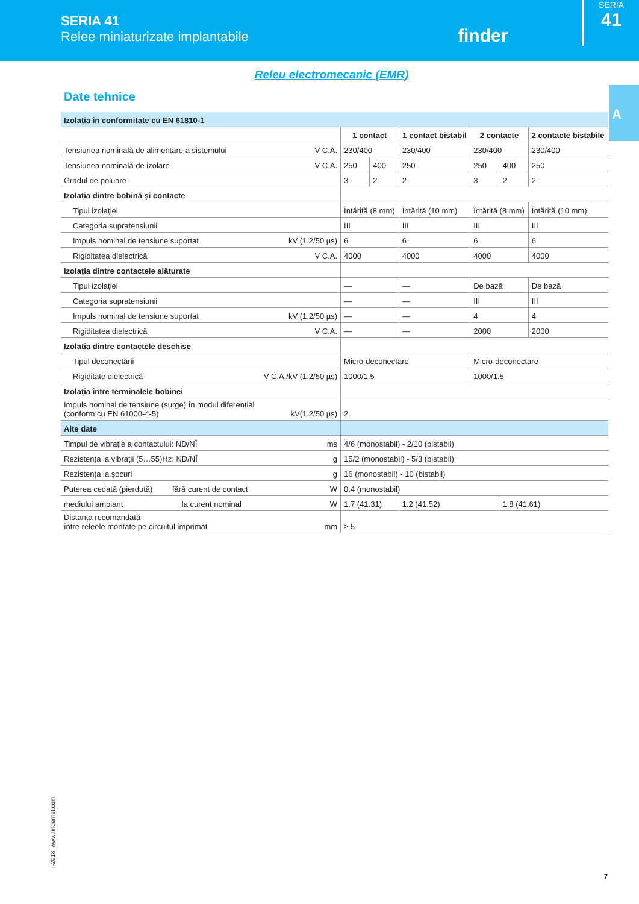SERIA 41
Relee miniaturizate implantabile
finder
SERIA
41
A
Releu electromecanic (EMR)
Date tehnice
| Izolația în conformitate cu EN 61810-1 | | | | | | | |
| | | 1 contact | | 1 contact bistabil | 2 contacte | | 2 contacte bistabile |
| Tensiunea nominală de alimentare a sistemului | V C.A. | 230/400 | | 230/400 | 230/400 | | 230/400 |
| Tensiunea nominală de izolare | V C.A. | 250 | 400 | 250 | 250 | 400 | 250 |
| Gradul de poluare | | 3 | 2 | 2 | 3 | 2 | 2 |
| Izolația dintre bobină și contacte | | | | | | | |
| Tipul izolației | | Întărită (8 mm) | | Întărită (10 mm) | Întărită (8 mm) | | Întărită (10 mm) |
| Categoria supratensiunii | | III | | III | III | | III |
| Impuls nominal de tensiune suportat | kV (1.2/50 µs) | 6 | | 6 | 6 | | 6 |
| Rigiditatea dielectrică | V C.A. | 4000 | | 4000 | 4000 | | 4000 |
| Izolația dintre contactele alăturate | | | | | | | |
| Tipul izolației | | — | | — | De bază | | De bază |
| Categoria supratensiunii | | — | | — | III | | III |
| Impuls nominal de tensiune suportat | kV (1.2/50 µs) | — | | — | 4 | | 4 |
| Rigiditatea dielectrică | V C.A. | — | | — | 2000 | | 2000 |
| Izolația dintre contactele deschise | | | | | | | |
| Tipul deconectării | | Micro-deconectare | | | Micro-deconectare | | |
| Rigiditate dielectrică | V C.A./kV (1.2/50 µs) | 1000/1.5 | | | 1000/1.5 | | |
| Izolația între terminalele bobinei | | | | | | | |
| Impuls nominal de tensiune (surge) în modul diferențial (conform cu EN 61000-4-5) | kV(1.2/50 µs) | 2 | | | | | |
| Alte date | | | | | | | |
| Timpul de vibrație a contactului: ND/NÎ | ms | 4/6 (monostabil) - 2/10 (bistabil) | | | | | |
| Rezistența la vibrații (5…55)Hz: ND/NÎ | g | 15/2 (monostabil) - 5/3 (bistabil) | | | | | |
| Rezistența la șocuri | g | 16 (monostabil) - 10 (bistabil) | | | | | |
| Puterea cedată (pierdută) fără curent de contact | W | 0.4 (monostabil) | | | | | |
| mediului ambiant la curent nominal | W | 1.7 (41.31) | | 1.2 (41.52) | | 1.8 (41.61) | |
| Distanța recomandată între releele montate pe circuitul imprimat | mm | ≥ 5 | | | | | |
I-2018, www.findernet.com
7